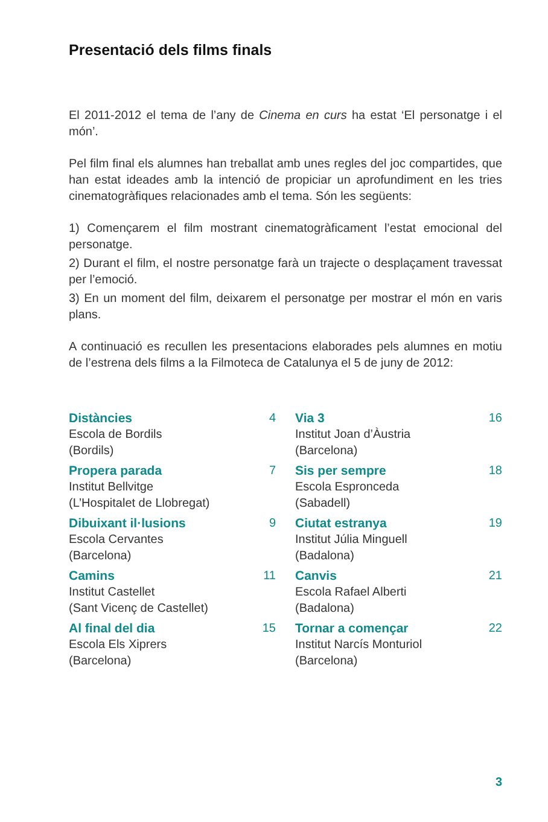Presentació dels films finals
El 2011-2012 el tema de l’any de Cinema en curs ha estat ‘El personatge i el món’.
Pel film final els alumnes han treballat amb unes regles del joc compartides, que han estat ideades amb la intenció de propiciar un aprofundiment en les tries cinematogràfiques relacionades amb el tema. Són les següents:
1) Començarem el film mostrant cinematogràficament l’estat emocional del personatge.
2) Durant el film, el nostre personatge farà un trajecte o desplaçament travessat per l’emoció.
3) En un moment del film, deixarem el personatge per mostrar el món en varis plans.
A continuació es recullen les presentacions elaborades pels alumnes en motiu de l’estrena dels films a la Filmoteca de Catalunya el 5 de juny de 2012:
Distàncies 4
Escola de Bordils
(Bordils)
Propera parada 7
Institut Bellvitge
(L’Hospitalet de Llobregat)
Dibuixant il·lusions 9
Escola Cervantes
(Barcelona)
Camins 11
Institut Castellet
(Sant Vicenç de Castellet)
Al final del dia 15
Escola Els Xiprers
(Barcelona)
Via 3 16
Institut Joan d’Àustria
(Barcelona)
Sis per sempre 18
Escola Espronceda
(Sabadell)
Ciutat estranya 19
Institut Júlia Minguell
(Badalona)
Canvis 21
Escola Rafael Alberti
(Badalona)
Tornar a començar 22
Institut Narcís Monturiol
(Barcelona)
3